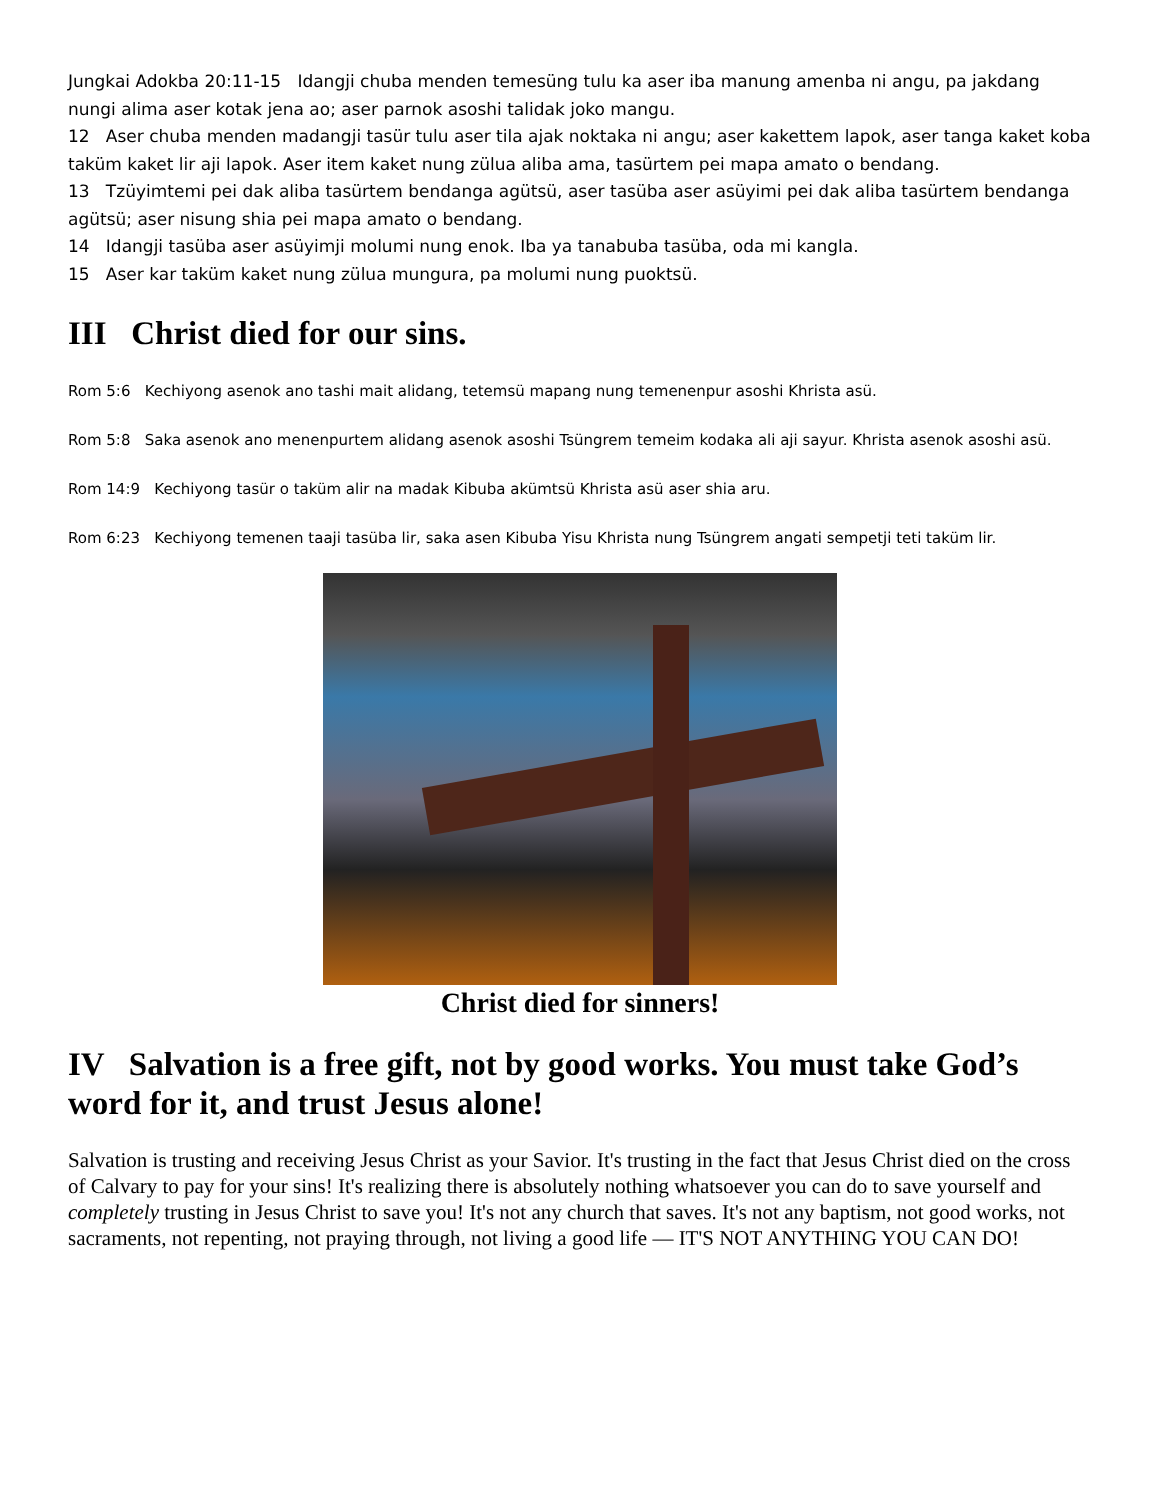Jungkai Adokba 20:11-15 Idangji chuba menden temesüng tulu ka aser iba manung amenba ni angu, pa jakdang nungi alima aser kotak jena ao; aser parnok asoshi talidak joko mangu.
12 Aser chuba menden madangji tasür tulu aser tila ajak noktaka ni angu; aser kakettem lapok, aser tanga kaket koba taküm kaket lir aji lapok. Aser item kaket nung zülua aliba ama, tasürtem pei mapa amato o bendang.
13 Tzüyimtemi pei dak aliba tasürtem bendanga agütsü, aser tasüba aser asüyimi pei dak aliba tasürtem bendanga agütsü; aser nisung shia pei mapa amato o bendang.
14 Idangji tasüba aser asüyimji molumi nung enok. Iba ya tanabuba tasüba, oda mi kangla.
15 Aser kar taküm kaket nung zülua mungura, pa molumi nung puoktsü.
III Christ died for our sins.
Rom 5:6 Kechiyong asenok ano tashi mait alidang, tetemsü mapang nung temenenpur asoshi Khrista asü.
Rom 5:8 Saka asenok ano menenpurtem alidang asenok asoshi Tsüngrem temeim kodaka ali aji sayur. Khrista asenok asoshi asü.
Rom 14:9 Kechiyong tasür o taküm alir na madak Kibuba akümtsü Khrista asü aser shia aru.
Rom 6:23 Kechiyong temenen taaji tasüba lir, saka asen Kibuba Yisu Khrista nung Tsüngrem angati sempetji teti taküm lir.
Christ died for sinners!
IV Salvation is a free gift, not by good works. You must take God’s word for it, and trust Jesus alone!
Salvation is trusting and receiving Jesus Christ as your Savior. It's trusting in the fact that Jesus Christ died on the cross of Calvary to pay for your sins! It's realizing there is absolutely nothing whatsoever you can do to save yourself and completely trusting in Jesus Christ to save you! It's not any church that saves. It's not any baptism, not good works, not sacraments, not repenting, not praying through, not living a good life — IT'S NOT ANYTHING YOU CAN DO!